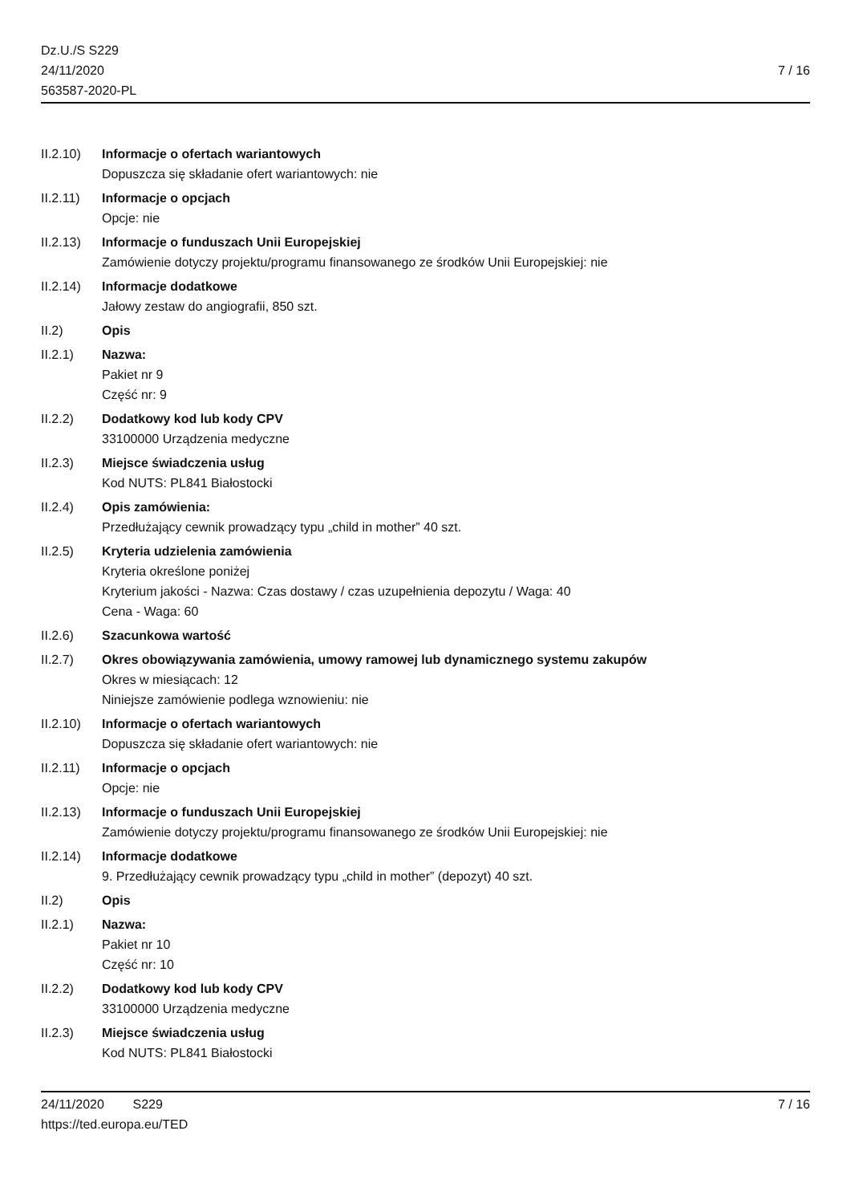Dz.U./S S229
24/11/2020
563587-2020-PL
7 / 16
II.2.10)
Informacje o ofertach wariantowych
Dopuszcza się składanie ofert wariantowych: nie
II.2.11)
Informacje o opcjach
Opcje: nie
II.2.13)
Informacje o funduszach Unii Europejskiej
Zamówienie dotyczy projektu/programu finansowanego ze środków Unii Europejskiej: nie
II.2.14)
Informacje dodatkowe
Jałowy zestaw do angiografii, 850 szt.
II.2) Opis
II.2.1) Nazwa:
Pakiet nr 9
Część nr: 9
II.2.2) Dodatkowy kod lub kody CPV
33100000 Urządzenia medyczne
II.2.3) Miejsce świadczenia usług
Kod NUTS: PL841 Białostocki
II.2.4) Opis zamówienia:
Przedłużający cewnik prowadzący typu „child in mother” 40 szt.
II.2.5) Kryteria udzielenia zamówienia
Kryteria określone poniżej
Kryterium jakości - Nazwa: Czas dostawy / czas uzupełnienia depozytu / Waga: 40
Cena - Waga: 60
II.2.6) Szacunkowa wartość
II.2.7) Okres obowiązywania zamówienia, umowy ramowej lub dynamicznego systemu zakupów
Okres w miesiącach: 12
Niniejsze zamówienie podlega wznowieniu: nie
II.2.10)
Informacje o ofertach wariantowych
Dopuszcza się składanie ofert wariantowych: nie
II.2.11)
Informacje o opcjach
Opcje: nie
II.2.13)
Informacje o funduszach Unii Europejskiej
Zamówienie dotyczy projektu/programu finansowanego ze środków Unii Europejskiej: nie
II.2.14)
Informacje dodatkowe
9. Przedłużający cewnik prowadzący typu „child in mother” (depozyt) 40 szt.
II.2) Opis
II.2.1) Nazwa:
Pakiet nr 10
Część nr: 10
II.2.2) Dodatkowy kod lub kody CPV
33100000 Urządzenia medyczne
II.2.3) Miejsce świadczenia usług
Kod NUTS: PL841 Białostocki
24/11/2020 S229
https://ted.europa.eu/TED
7 / 16